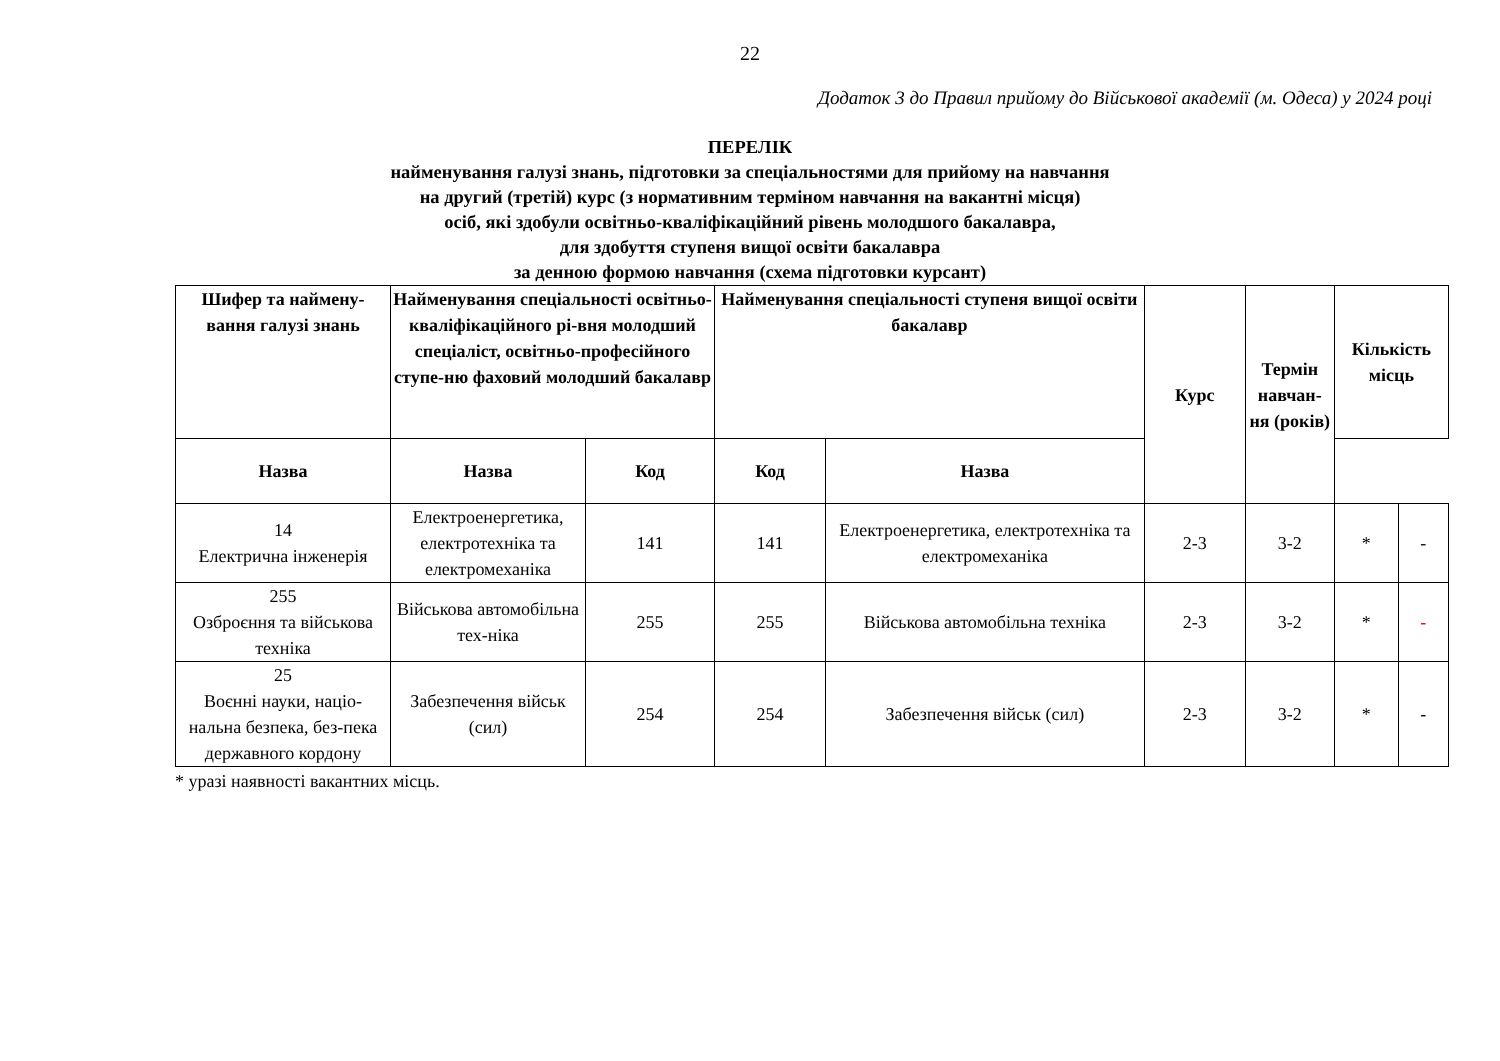22
Додаток 3 до Правил прийому до Військової академії (м. Одеса) у 2024 році
ПЕРЕЛІК
найменування галузі знань, підготовки за спеціальностями для прийому на навчання
на другий (третій) курс (з нормативним терміном навчання на вакантні місця)
осіб, які здобули освітньо-кваліфікаційний рівень молодшого бакалавра,
для здобуття ступеня вищої освіти бакалавра
за денною формою навчання (схема підготовки курсант)
| Шифер та наймену-вання галузі знань | Найменування спеціальності освітньо-кваліфікаційного рі-вня молодший спеціаліст, освітньо-професійного ступе-ню фаховий молодший бакалавр | | Найменування спеціальності ступеня вищої освіти бакалавр | | Курс | Термін навчан-ня (років) | Кількість місць | |
| --- | --- | --- | --- | --- | --- | --- | --- | --- |
| Назва | Назва | Код | Код | Назва | | | | |
| 14 Електрична інженерія | Електроенергетика, електротехніка та електромеханіка | 141 | 141 | Електроенергетика, електротехніка та електромеханіка | 2-3 | 3-2 | * | - |
| 255 Озброєння та військова техніка | Військова автомобільна тех-ніка | 255 | 255 | Військова автомобільна техніка | 2-3 | 3-2 | * | - |
| 25 Воєнні науки, націо-нальна безпека, без-пека державного кордону | Забезпечення військ (сил) | 254 | 254 | Забезпечення військ (сил) | 2-3 | 3-2 | * | - |
* уразі наявності вакантних місць.